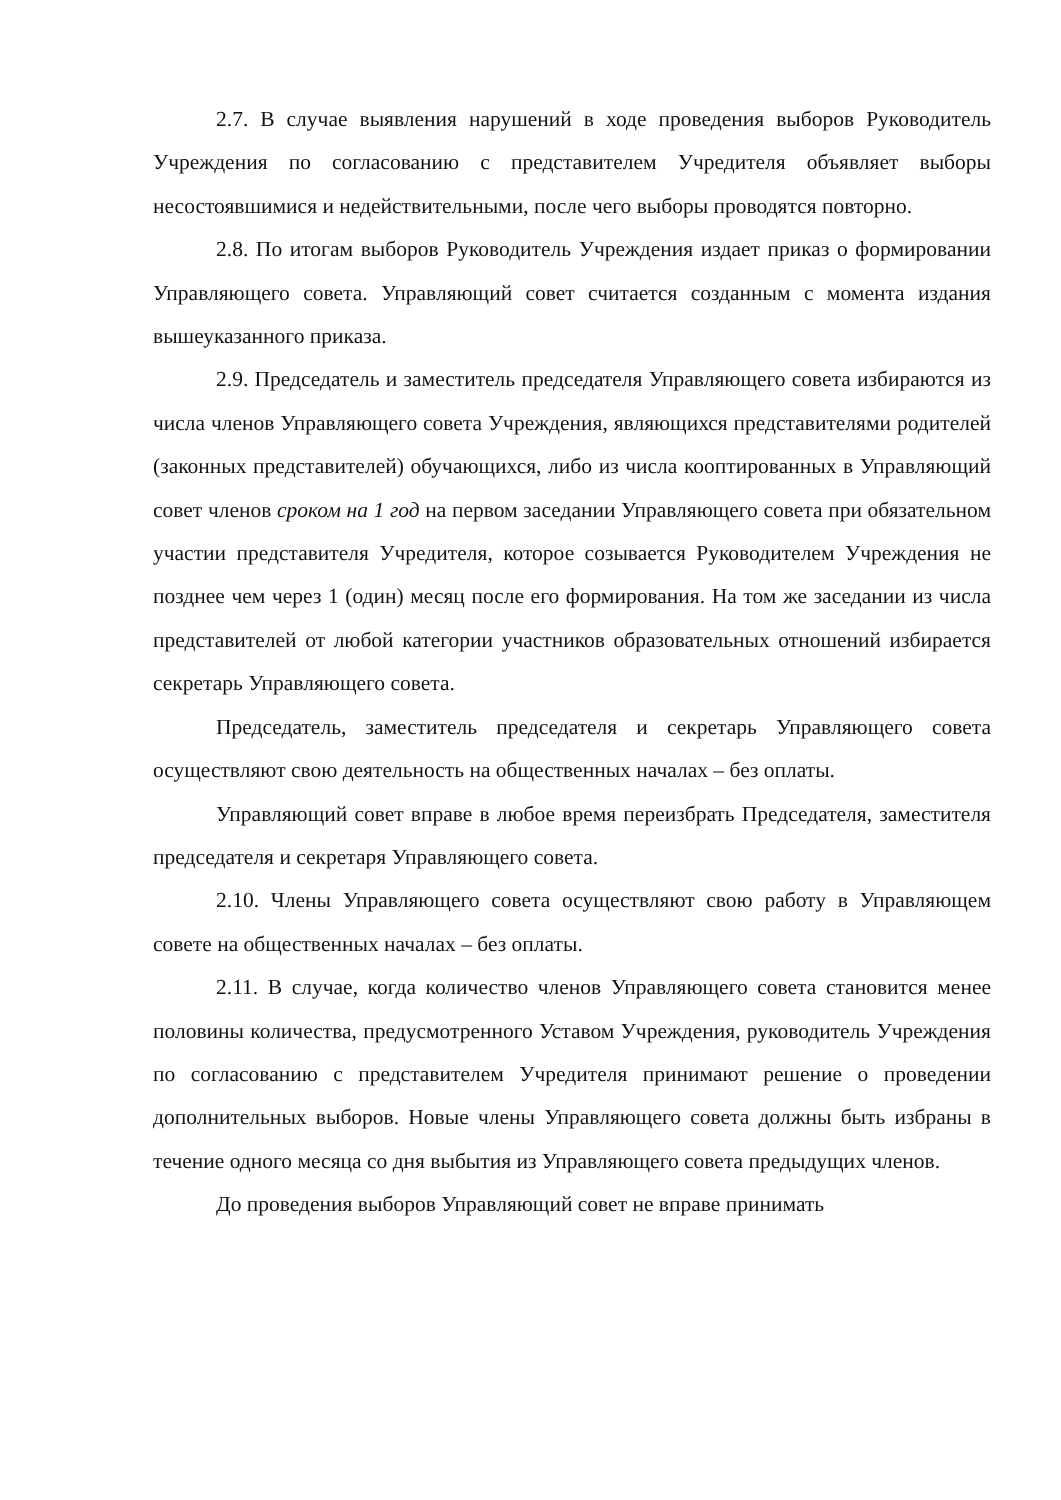2.7. В случае выявления нарушений в ходе проведения выборов Руководитель Учреждения по согласованию с представителем Учредителя объявляет выборы несостоявшимися и недействительными, после чего выборы проводятся повторно.
2.8. По итогам выборов Руководитель Учреждения издает приказ о формировании Управляющего совета. Управляющий совет считается созданным с момента издания вышеуказанного приказа.
2.9. Председатель и заместитель председателя Управляющего совета избираются из числа членов Управляющего совета Учреждения, являющихся представителями родителей (законных представителей) обучающихся, либо из числа кооптированных в Управляющий совет членов сроком на 1 год на первом заседании Управляющего совета при обязательном участии представителя Учредителя, которое созывается Руководителем Учреждения не позднее чем через 1 (один) месяц после его формирования. На том же заседании из числа представителей от любой категории участников образовательных отношений избирается секретарь Управляющего совета.
Председатель, заместитель председателя и секретарь Управляющего совета осуществляют свою деятельность на общественных началах – без оплаты.
Управляющий совет вправе в любое время переизбрать Председателя, заместителя председателя и секретаря Управляющего совета.
2.10. Члены Управляющего совета осуществляют свою работу в Управляющем совете на общественных началах – без оплаты.
2.11. В случае, когда количество членов Управляющего совета становится менее половины количества, предусмотренного Уставом Учреждения, руководитель Учреждения по согласованию с представителем Учредителя принимают решение о проведении дополнительных выборов. Новые члены Управляющего совета должны быть избраны в течение одного месяца со дня выбытия из Управляющего совета предыдущих членов.
До проведения выборов Управляющий совет не вправе принимать